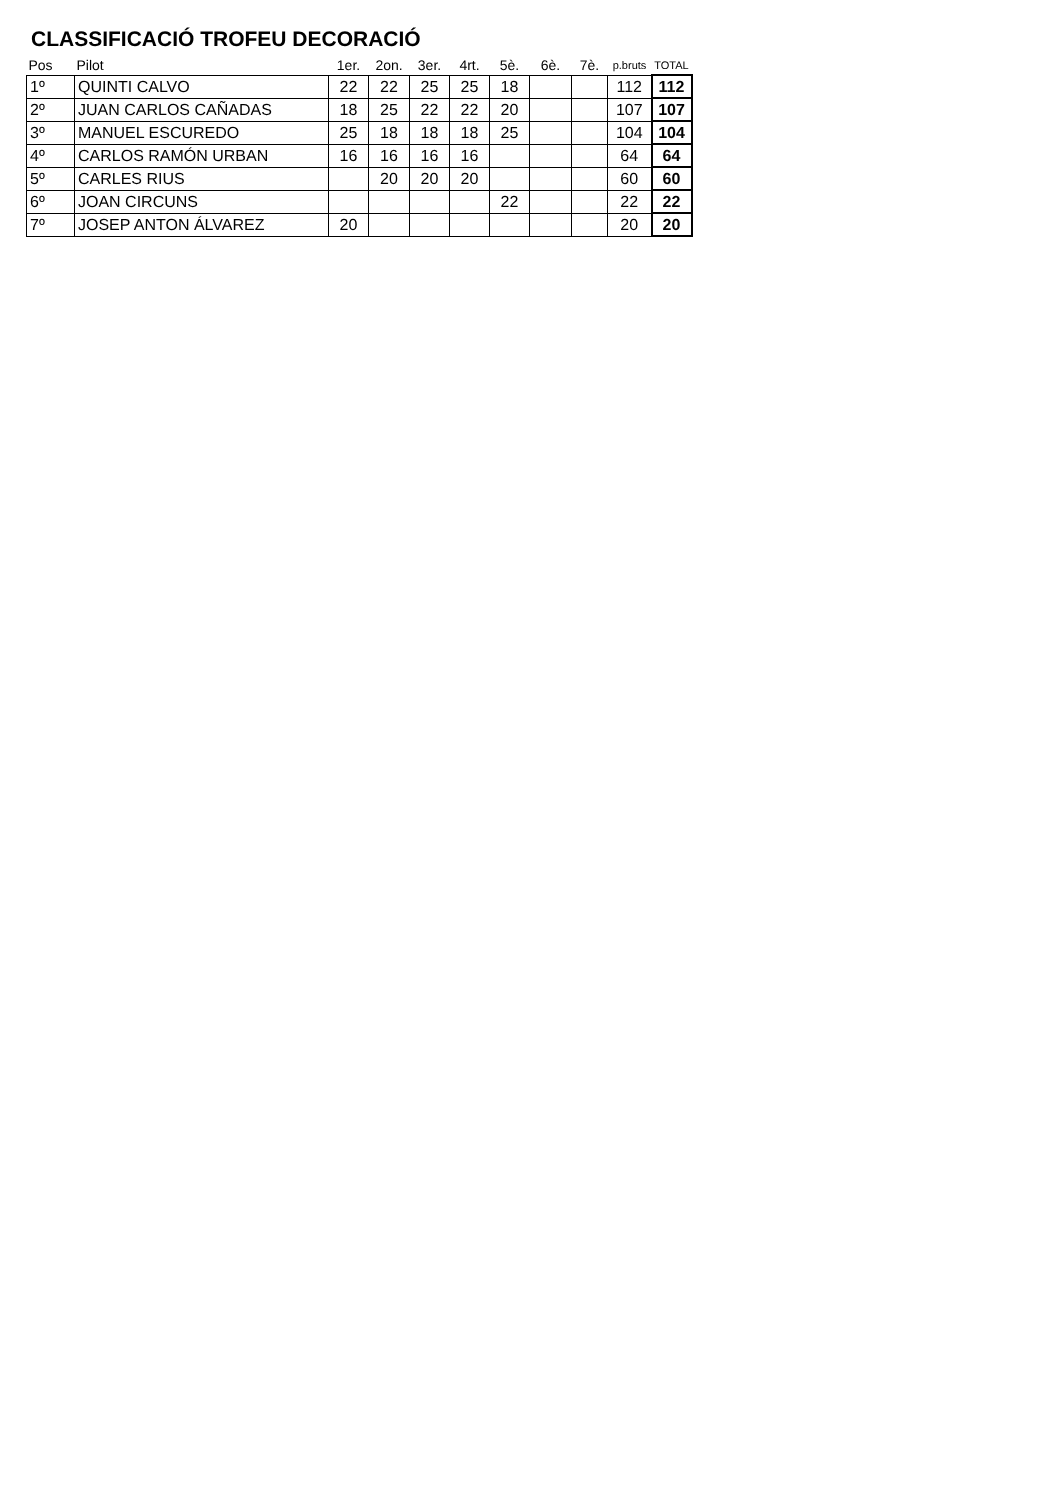CLASSIFICACIÓ TROFEU DECORACIÓ
| Pos | Pilot | 1er. | 2on. | 3er. | 4rt. | 5è. | 6è. | 7è. | p.bruts | TOTAL |
| --- | --- | --- | --- | --- | --- | --- | --- | --- | --- | --- |
| 1º | QUINTI CALVO | 22 | 22 | 25 | 25 | 18 | | | 112 | 112 |
| 2º | JUAN CARLOS CAÑADAS | 18 | 25 | 22 | 22 | 20 | | | 107 | 107 |
| 3º | MANUEL ESCUREDO | 25 | 18 | 18 | 18 | 25 | | | 104 | 104 |
| 4º | CARLOS RAMÓN URBAN | 16 | 16 | 16 | 16 | | | | 64 | 64 |
| 5º | CARLES RIUS | | 20 | 20 | 20 | | | | 60 | 60 |
| 6º | JOAN CIRCUNS | | | | | 22 | | | 22 | 22 |
| 7º | JOSEP ANTON ÁLVAREZ | 20 | | | | | | | 20 | 20 |